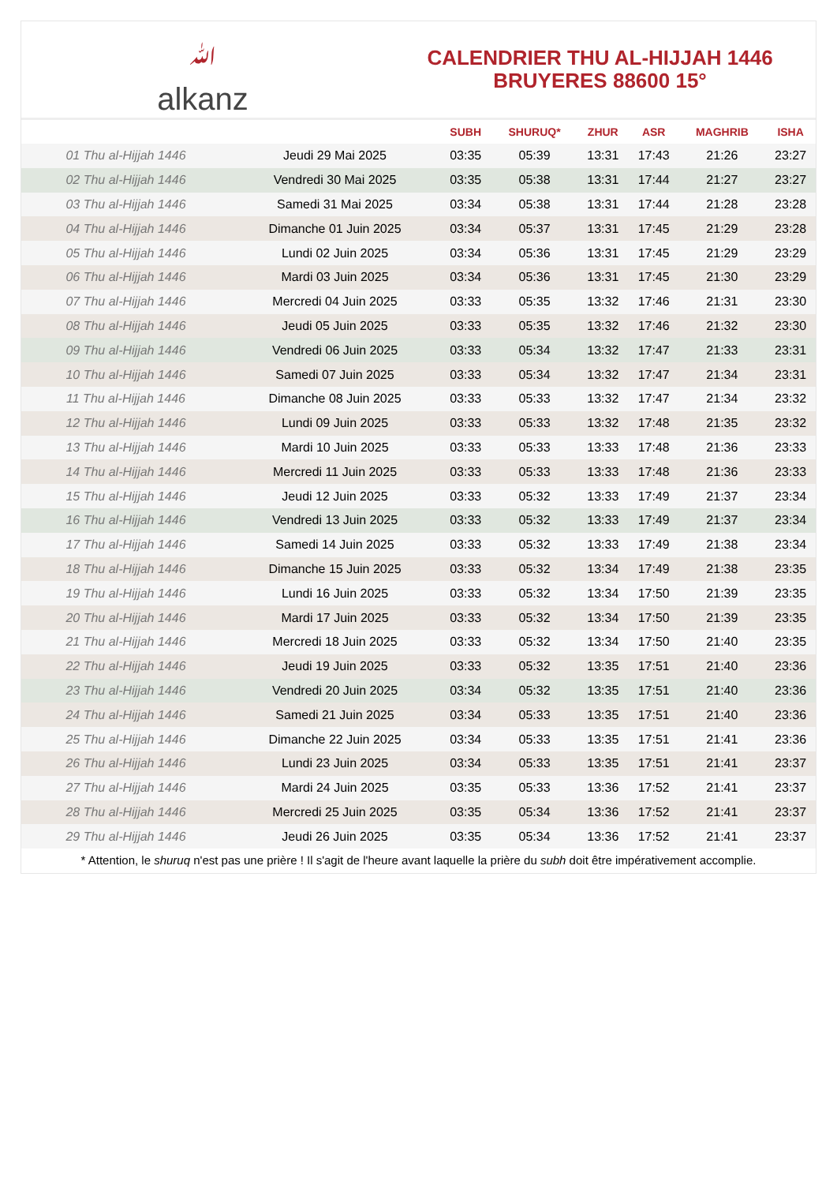ﷲalkanz
CALENDRIER THU AL-HIJJAH 1446
BRUYERES 88600 15°
| | | SUBH | SHURUQ* | ZHUR | ASR | MAGHRIB | ISHA |
| --- | --- | --- | --- | --- | --- | --- | --- |
| 01 Thu al-Hijjah 1446 | Jeudi 29 Mai 2025 | 03:35 | 05:39 | 13:31 | 17:43 | 21:26 | 23:27 |
| 02 Thu al-Hijjah 1446 | Vendredi 30 Mai 2025 | 03:35 | 05:38 | 13:31 | 17:44 | 21:27 | 23:27 |
| 03 Thu al-Hijjah 1446 | Samedi 31 Mai 2025 | 03:34 | 05:38 | 13:31 | 17:44 | 21:28 | 23:28 |
| 04 Thu al-Hijjah 1446 | Dimanche 01 Juin 2025 | 03:34 | 05:37 | 13:31 | 17:45 | 21:29 | 23:28 |
| 05 Thu al-Hijjah 1446 | Lundi 02 Juin 2025 | 03:34 | 05:36 | 13:31 | 17:45 | 21:29 | 23:29 |
| 06 Thu al-Hijjah 1446 | Mardi 03 Juin 2025 | 03:34 | 05:36 | 13:31 | 17:45 | 21:30 | 23:29 |
| 07 Thu al-Hijjah 1446 | Mercredi 04 Juin 2025 | 03:33 | 05:35 | 13:32 | 17:46 | 21:31 | 23:30 |
| 08 Thu al-Hijjah 1446 | Jeudi 05 Juin 2025 | 03:33 | 05:35 | 13:32 | 17:46 | 21:32 | 23:30 |
| 09 Thu al-Hijjah 1446 | Vendredi 06 Juin 2025 | 03:33 | 05:34 | 13:32 | 17:47 | 21:33 | 23:31 |
| 10 Thu al-Hijjah 1446 | Samedi 07 Juin 2025 | 03:33 | 05:34 | 13:32 | 17:47 | 21:34 | 23:31 |
| 11 Thu al-Hijjah 1446 | Dimanche 08 Juin 2025 | 03:33 | 05:33 | 13:32 | 17:47 | 21:34 | 23:32 |
| 12 Thu al-Hijjah 1446 | Lundi 09 Juin 2025 | 03:33 | 05:33 | 13:32 | 17:48 | 21:35 | 23:32 |
| 13 Thu al-Hijjah 1446 | Mardi 10 Juin 2025 | 03:33 | 05:33 | 13:33 | 17:48 | 21:36 | 23:33 |
| 14 Thu al-Hijjah 1446 | Mercredi 11 Juin 2025 | 03:33 | 05:33 | 13:33 | 17:48 | 21:36 | 23:33 |
| 15 Thu al-Hijjah 1446 | Jeudi 12 Juin 2025 | 03:33 | 05:32 | 13:33 | 17:49 | 21:37 | 23:34 |
| 16 Thu al-Hijjah 1446 | Vendredi 13 Juin 2025 | 03:33 | 05:32 | 13:33 | 17:49 | 21:37 | 23:34 |
| 17 Thu al-Hijjah 1446 | Samedi 14 Juin 2025 | 03:33 | 05:32 | 13:33 | 17:49 | 21:38 | 23:34 |
| 18 Thu al-Hijjah 1446 | Dimanche 15 Juin 2025 | 03:33 | 05:32 | 13:34 | 17:49 | 21:38 | 23:35 |
| 19 Thu al-Hijjah 1446 | Lundi 16 Juin 2025 | 03:33 | 05:32 | 13:34 | 17:50 | 21:39 | 23:35 |
| 20 Thu al-Hijjah 1446 | Mardi 17 Juin 2025 | 03:33 | 05:32 | 13:34 | 17:50 | 21:39 | 23:35 |
| 21 Thu al-Hijjah 1446 | Mercredi 18 Juin 2025 | 03:33 | 05:32 | 13:34 | 17:50 | 21:40 | 23:35 |
| 22 Thu al-Hijjah 1446 | Jeudi 19 Juin 2025 | 03:33 | 05:32 | 13:35 | 17:51 | 21:40 | 23:36 |
| 23 Thu al-Hijjah 1446 | Vendredi 20 Juin 2025 | 03:34 | 05:32 | 13:35 | 17:51 | 21:40 | 23:36 |
| 24 Thu al-Hijjah 1446 | Samedi 21 Juin 2025 | 03:34 | 05:33 | 13:35 | 17:51 | 21:40 | 23:36 |
| 25 Thu al-Hijjah 1446 | Dimanche 22 Juin 2025 | 03:34 | 05:33 | 13:35 | 17:51 | 21:41 | 23:36 |
| 26 Thu al-Hijjah 1446 | Lundi 23 Juin 2025 | 03:34 | 05:33 | 13:35 | 17:51 | 21:41 | 23:37 |
| 27 Thu al-Hijjah 1446 | Mardi 24 Juin 2025 | 03:35 | 05:33 | 13:36 | 17:52 | 21:41 | 23:37 |
| 28 Thu al-Hijjah 1446 | Mercredi 25 Juin 2025 | 03:35 | 05:34 | 13:36 | 17:52 | 21:41 | 23:37 |
| 29 Thu al-Hijjah 1446 | Jeudi 26 Juin 2025 | 03:35 | 05:34 | 13:36 | 17:52 | 21:41 | 23:37 |
* Attention, le shuruq n'est pas une prière ! Il s'agit de l'heure avant laquelle la prière du subh doit être impérativement accomplie.